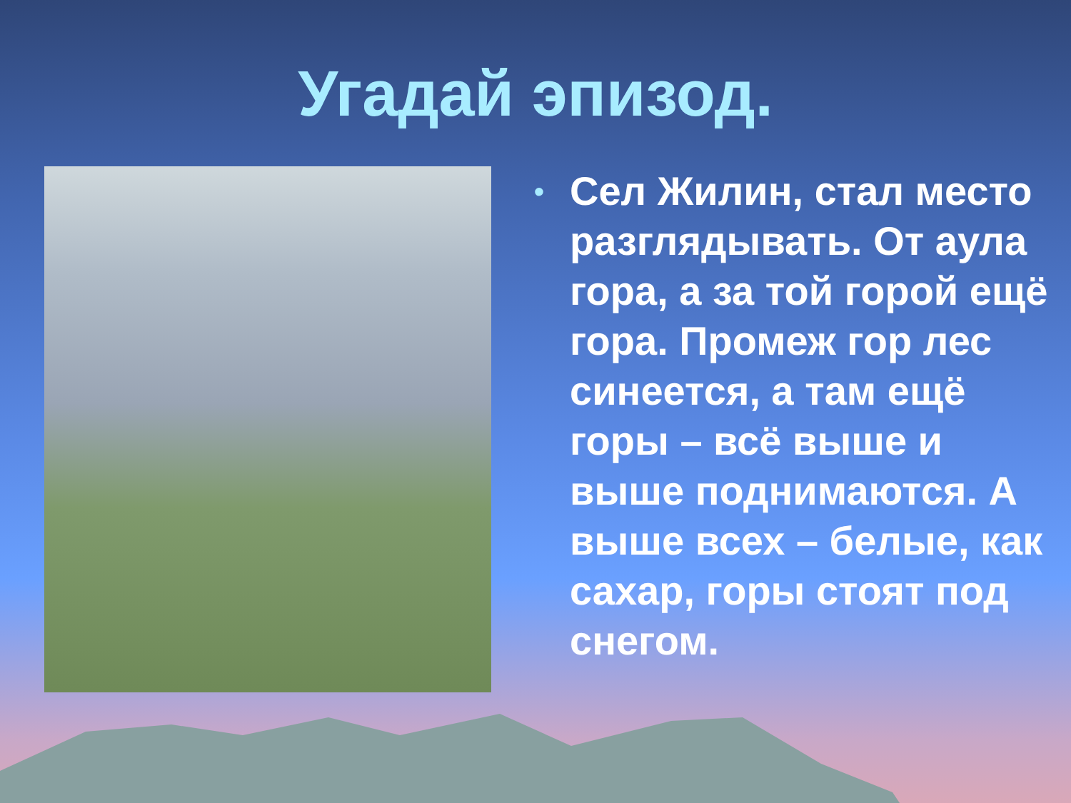Угадай эпизод.
•
Сел Жилин, стал место разглядывать. От аула гора, а за той горой ещё гора. Промеж гор лес синеется, а там ещё горы – всё выше и выше поднимаются. А выше всех – белые, как сахар, горы стоят под снегом.